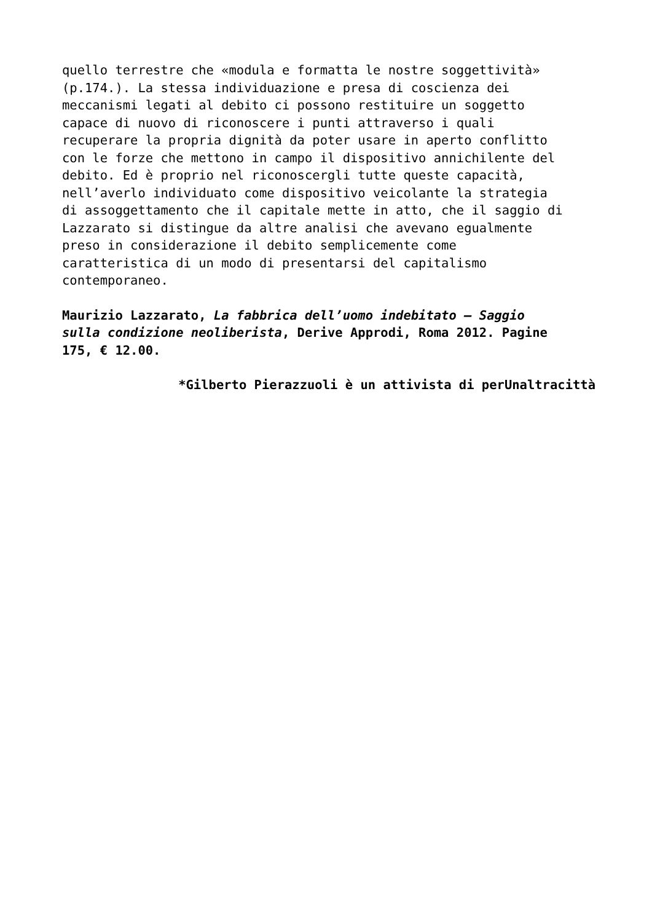quello terrestre che «modula e formatta le nostre soggettività» (p.174.). La stessa individuazione e presa di coscienza dei meccanismi legati al debito ci possono restituire un soggetto capace di nuovo di riconoscere i punti attraverso i quali recuperare la propria dignità da poter usare in aperto conflitto con le forze che mettono in campo il dispositivo annichilente del debito. Ed è proprio nel riconoscergli tutte queste capacità, nell’averlo individuato come dispositivo veicolante la strategia di assoggettamento che il capitale mette in atto, che il saggio di Lazzarato si distingue da altre analisi che avevano egualmente preso in considerazione il debito semplicemente come caratteristica di un modo di presentarsi del capitalismo contemporaneo.
Maurizio Lazzarato, La fabbrica dell’uomo indebitato – Saggio sulla condizione neoliberista, Derive Approdi, Roma 2012. Pagine 175, € 12.00.
*Gilberto Pierazzuoli è un attivista di perUnaltracittà